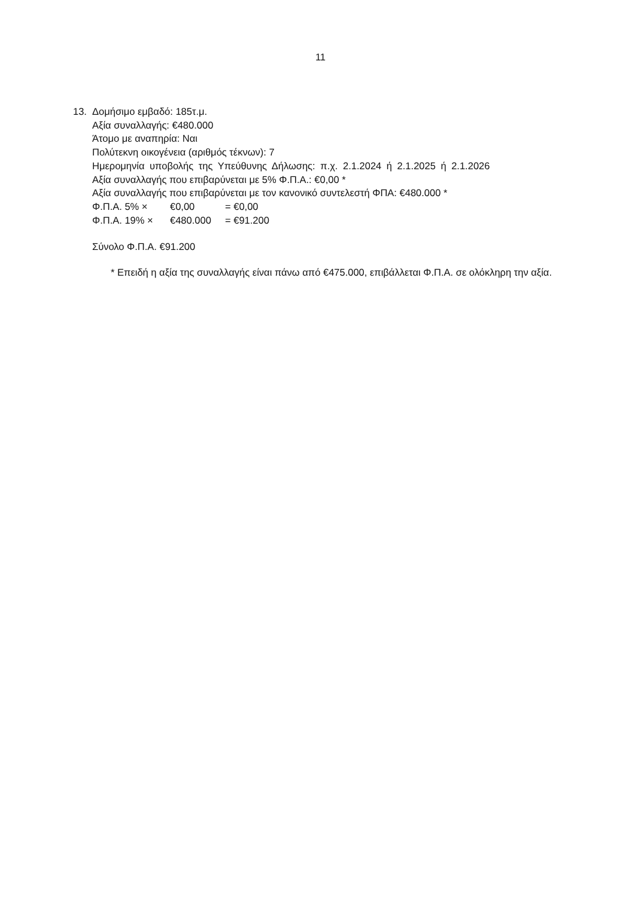11
13. Δομήσιμο εμβαδό: 185τ.μ.
Αξία συναλλαγής: €480.000
Άτομο με αναπηρία: Ναι
Πολύτεκνη οικογένεια (αριθμός τέκνων): 7
Ημερομηνία υποβολής της Υπεύθυνης Δήλωσης: π.χ. 2.1.2024 ή 2.1.2025 ή 2.1.2026
Αξία συναλλαγής που επιβαρύνεται με 5% Φ.Π.Α.: €0,00 *
Αξία συναλλαγής που επιβαρύνεται με τον κανονικό συντελεστή ΦΠΑ: €480.000 *
Φ.Π.Α. 5% × €0,00 = €0,00
Φ.Π.Α. 19% × €480.000 = €91.200
Σύνολο Φ.Π.Α. €91.200
* Επειδή η αξία της συναλλαγής είναι πάνω από €475.000, επιβάλλεται Φ.Π.Α. σε ολόκληρη την αξία.